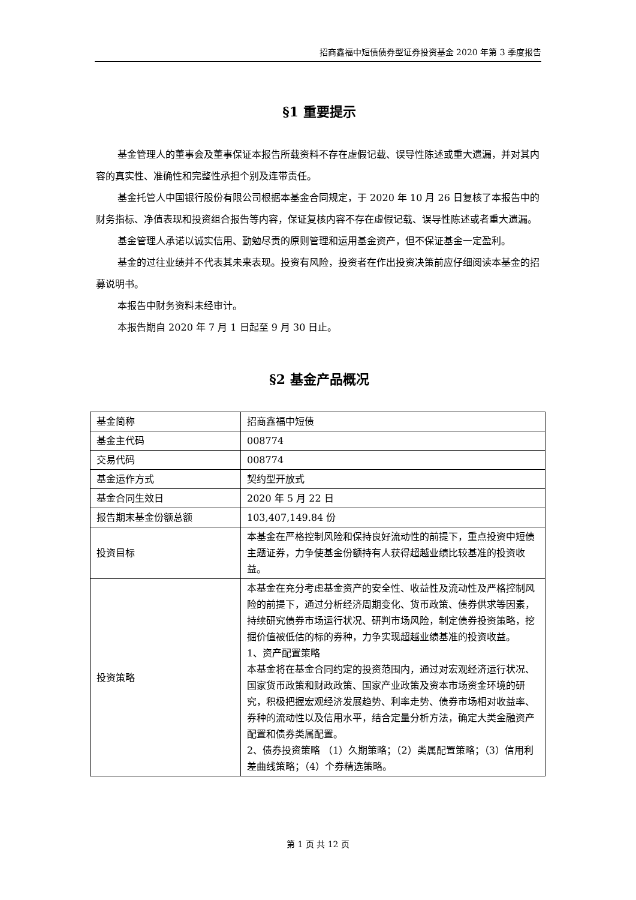招商鑫福中短债债券型证券投资基金 2020 年第 3 季度报告
§1 重要提示
基金管理人的董事会及董事保证本报告所载资料不存在虚假记载、误导性陈述或重大遗漏，并对其内容的真实性、准确性和完整性承担个别及连带责任。
基金托管人中国银行股份有限公司根据本基金合同规定，于 2020 年 10 月 26 日复核了本报告中的财务指标、净值表现和投资组合报告等内容，保证复核内容不存在虚假记载、误导性陈述或者重大遗漏。
基金管理人承诺以诚实信用、勤勉尽责的原则管理和运用基金资产，但不保证基金一定盈利。
基金的过往业绩并不代表其未来表现。投资有风险，投资者在作出投资决策前应仔细阅读本基金的招募说明书。
本报告中财务资料未经审计。
本报告期自 2020 年 7 月 1 日起至 9 月 30 日止。
§2 基金产品概况
| 基金简称 | 招商鑫福中短债 |
| 基金主代码 | 008774 |
| 交易代码 | 008774 |
| 基金运作方式 | 契约型开放式 |
| 基金合同生效日 | 2020 年 5 月 22 日 |
| 报告期末基金份额总额 | 103,407,149.84 份 |
| 投资目标 | 本基金在严格控制风险和保持良好流动性的前提下，重点投资中短债主题证券，力争使基金份额持有人获得超越业绩比较基准的投资收益。 |
| 投资策略 | 本基金在充分考虑基金资产的安全性、收益性及流动性及严格控制风险的前提下，通过分析经济周期变化、货币政策、债券供求等因素，持续研究债券市场运行状况、研判市场风险，制定债券投资策略，挖掘价值被低估的标的券种，力争实现超越业绩基准的投资收益。 1、资产配置策略 本基金将在基金合同约定的投资范围内，通过对宏观经济运行状况、国家货币政策和财政政策、国家产业政策及资本市场资金环境的研究，积极把握宏观经济发展趋势、利率走势、债券市场相对收益率、券种的流动性以及信用水平，结合定量分析方法，确定大类金融资产配置和债券类属配置。 2、债券投资策略 （1）久期策略；（2）类属配置策略；（3）信用利差曲线策略；（4）个券精选策略。 |
第 1 页 共 12 页